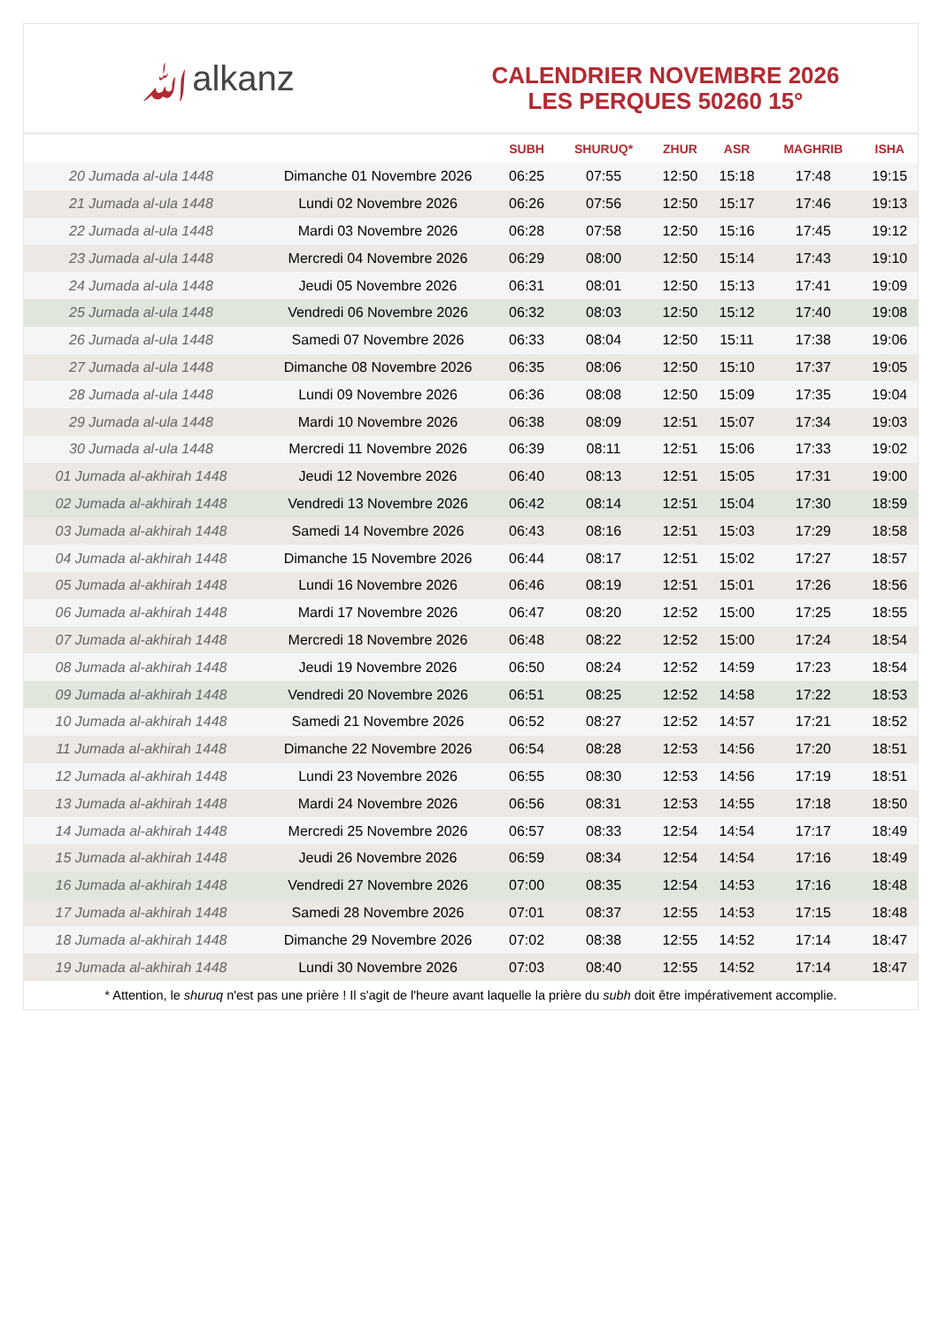ﷲalkanz
CALENDRIER NOVEMBRE 2026
LES PERQUES 50260 15°
| | | SUBH | SHURUQ* | ZHUR | ASR | MAGHRIB | ISHA |
| --- | --- | --- | --- | --- | --- | --- | --- |
| 20 Jumada al-ula 1448 | Dimanche 01 Novembre 2026 | 06:25 | 07:55 | 12:50 | 15:18 | 17:48 | 19:15 |
| 21 Jumada al-ula 1448 | Lundi 02 Novembre 2026 | 06:26 | 07:56 | 12:50 | 15:17 | 17:46 | 19:13 |
| 22 Jumada al-ula 1448 | Mardi 03 Novembre 2026 | 06:28 | 07:58 | 12:50 | 15:16 | 17:45 | 19:12 |
| 23 Jumada al-ula 1448 | Mercredi 04 Novembre 2026 | 06:29 | 08:00 | 12:50 | 15:14 | 17:43 | 19:10 |
| 24 Jumada al-ula 1448 | Jeudi 05 Novembre 2026 | 06:31 | 08:01 | 12:50 | 15:13 | 17:41 | 19:09 |
| 25 Jumada al-ula 1448 | Vendredi 06 Novembre 2026 | 06:32 | 08:03 | 12:50 | 15:12 | 17:40 | 19:08 |
| 26 Jumada al-ula 1448 | Samedi 07 Novembre 2026 | 06:33 | 08:04 | 12:50 | 15:11 | 17:38 | 19:06 |
| 27 Jumada al-ula 1448 | Dimanche 08 Novembre 2026 | 06:35 | 08:06 | 12:50 | 15:10 | 17:37 | 19:05 |
| 28 Jumada al-ula 1448 | Lundi 09 Novembre 2026 | 06:36 | 08:08 | 12:50 | 15:09 | 17:35 | 19:04 |
| 29 Jumada al-ula 1448 | Mardi 10 Novembre 2026 | 06:38 | 08:09 | 12:51 | 15:07 | 17:34 | 19:03 |
| 30 Jumada al-ula 1448 | Mercredi 11 Novembre 2026 | 06:39 | 08:11 | 12:51 | 15:06 | 17:33 | 19:02 |
| 01 Jumada al-akhirah 1448 | Jeudi 12 Novembre 2026 | 06:40 | 08:13 | 12:51 | 15:05 | 17:31 | 19:00 |
| 02 Jumada al-akhirah 1448 | Vendredi 13 Novembre 2026 | 06:42 | 08:14 | 12:51 | 15:04 | 17:30 | 18:59 |
| 03 Jumada al-akhirah 1448 | Samedi 14 Novembre 2026 | 06:43 | 08:16 | 12:51 | 15:03 | 17:29 | 18:58 |
| 04 Jumada al-akhirah 1448 | Dimanche 15 Novembre 2026 | 06:44 | 08:17 | 12:51 | 15:02 | 17:27 | 18:57 |
| 05 Jumada al-akhirah 1448 | Lundi 16 Novembre 2026 | 06:46 | 08:19 | 12:51 | 15:01 | 17:26 | 18:56 |
| 06 Jumada al-akhirah 1448 | Mardi 17 Novembre 2026 | 06:47 | 08:20 | 12:52 | 15:00 | 17:25 | 18:55 |
| 07 Jumada al-akhirah 1448 | Mercredi 18 Novembre 2026 | 06:48 | 08:22 | 12:52 | 15:00 | 17:24 | 18:54 |
| 08 Jumada al-akhirah 1448 | Jeudi 19 Novembre 2026 | 06:50 | 08:24 | 12:52 | 14:59 | 17:23 | 18:54 |
| 09 Jumada al-akhirah 1448 | Vendredi 20 Novembre 2026 | 06:51 | 08:25 | 12:52 | 14:58 | 17:22 | 18:53 |
| 10 Jumada al-akhirah 1448 | Samedi 21 Novembre 2026 | 06:52 | 08:27 | 12:52 | 14:57 | 17:21 | 18:52 |
| 11 Jumada al-akhirah 1448 | Dimanche 22 Novembre 2026 | 06:54 | 08:28 | 12:53 | 14:56 | 17:20 | 18:51 |
| 12 Jumada al-akhirah 1448 | Lundi 23 Novembre 2026 | 06:55 | 08:30 | 12:53 | 14:56 | 17:19 | 18:51 |
| 13 Jumada al-akhirah 1448 | Mardi 24 Novembre 2026 | 06:56 | 08:31 | 12:53 | 14:55 | 17:18 | 18:50 |
| 14 Jumada al-akhirah 1448 | Mercredi 25 Novembre 2026 | 06:57 | 08:33 | 12:54 | 14:54 | 17:17 | 18:49 |
| 15 Jumada al-akhirah 1448 | Jeudi 26 Novembre 2026 | 06:59 | 08:34 | 12:54 | 14:54 | 17:16 | 18:49 |
| 16 Jumada al-akhirah 1448 | Vendredi 27 Novembre 2026 | 07:00 | 08:35 | 12:54 | 14:53 | 17:16 | 18:48 |
| 17 Jumada al-akhirah 1448 | Samedi 28 Novembre 2026 | 07:01 | 08:37 | 12:55 | 14:53 | 17:15 | 18:48 |
| 18 Jumada al-akhirah 1448 | Dimanche 29 Novembre 2026 | 07:02 | 08:38 | 12:55 | 14:52 | 17:14 | 18:47 |
| 19 Jumada al-akhirah 1448 | Lundi 30 Novembre 2026 | 07:03 | 08:40 | 12:55 | 14:52 | 17:14 | 18:47 |
* Attention, le shuruq n'est pas une prière ! Il s'agit de l'heure avant laquelle la prière du subh doit être impérativement accomplie.